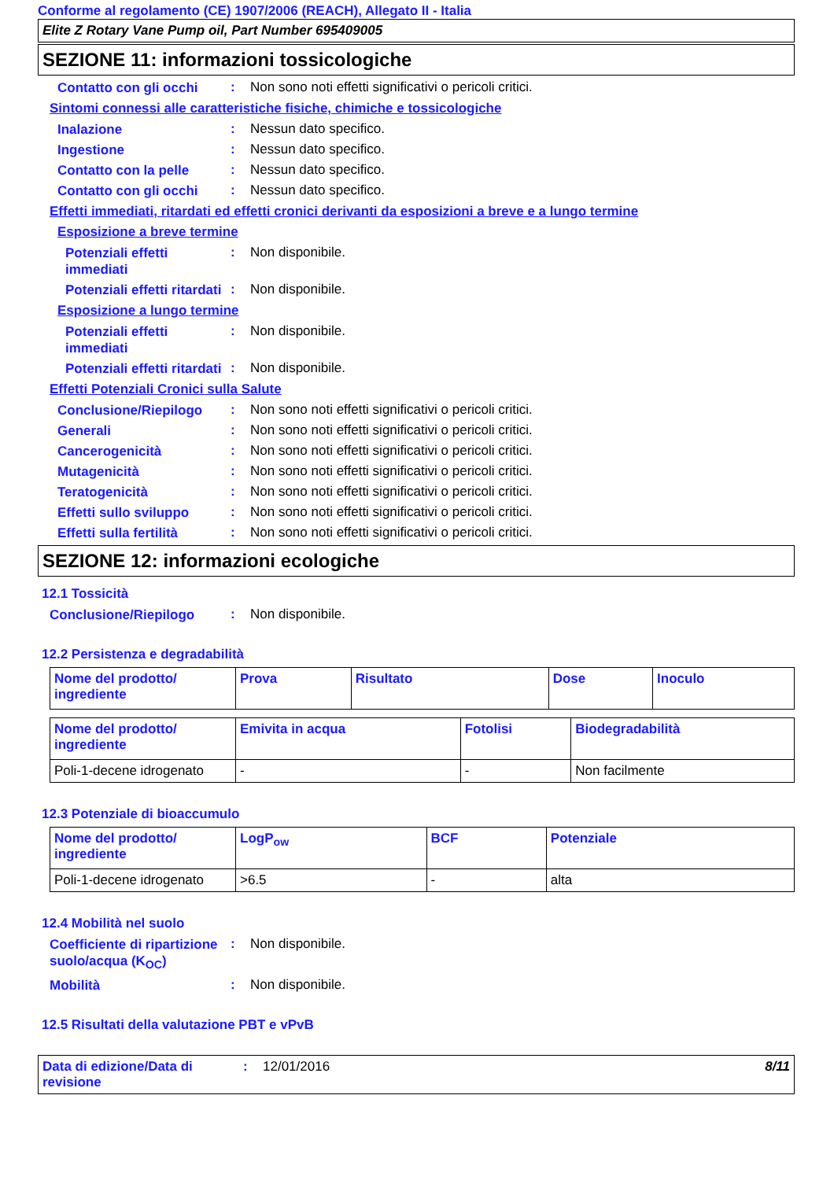Conforme al regolamento (CE) 1907/2006 (REACH), Allegato II - Italia
Elite Z Rotary Vane Pump oil, Part Number 695409005
SEZIONE 11: informazioni tossicologiche
Contatto con gli occhi
: Non sono noti effetti significativi o pericoli critici.
Sintomi connessi alle caratteristiche fisiche, chimiche e tossicologiche
Inalazione
: Nessun dato specifico.
Ingestione
: Nessun dato specifico.
Contatto con la pelle
: Nessun dato specifico.
Contatto con gli occhi
: Nessun dato specifico.
Effetti immediati, ritardati ed effetti cronici derivanti da esposizioni a breve e a lungo termine
Esposizione a breve termine
Potenziali effetti immediati
: Non disponibile.
Potenziali effetti ritardati
: Non disponibile.
Esposizione a lungo termine
Potenziali effetti immediati
: Non disponibile.
Potenziali effetti ritardati
: Non disponibile.
Effetti Potenziali Cronici sulla Salute
Conclusione/Riepilogo
: Non sono noti effetti significativi o pericoli critici.
Generali
: Non sono noti effetti significativi o pericoli critici.
Cancerogenicità
: Non sono noti effetti significativi o pericoli critici.
Mutagenicità
: Non sono noti effetti significativi o pericoli critici.
Teratogenicità
: Non sono noti effetti significativi o pericoli critici.
Effetti sullo sviluppo
: Non sono noti effetti significativi o pericoli critici.
Effetti sulla fertilità
: Non sono noti effetti significativi o pericoli critici.
SEZIONE 12: informazioni ecologiche
12.1 Tossicità
Conclusione/Riepilogo
: Non disponibile.
12.2 Persistenza e degradabilità
| Nome del prodotto/ ingrediente | Prova | Risultato | Dose | Inoculo |
| --- | --- | --- | --- | --- |
| Nome del prodotto/ ingrediente | Emivita in acqua | Fotolisi | Biodegradabilità |
| --- | --- | --- | --- |
| Poli-1-decene idrogenato | - | - | Non facilmente |
12.3 Potenziale di bioaccumulo
| Nome del prodotto/ ingrediente | LogP<sub>ow</sub> | BCF | Potenziale |
| --- | --- | --- | --- |
| Poli-1-decene idrogenato | >6.5 | - | alta |
12.4 Mobilità nel suolo
Coefficiente di ripartizione suolo/acqua (K<sub>OC</sub>)
: Non disponibile.
Mobilità
: Non disponibile.
12.5 Risultati della valutazione PBT e vPvB
Data di edizione/Data di revisione
: 12/01/2016 8/11